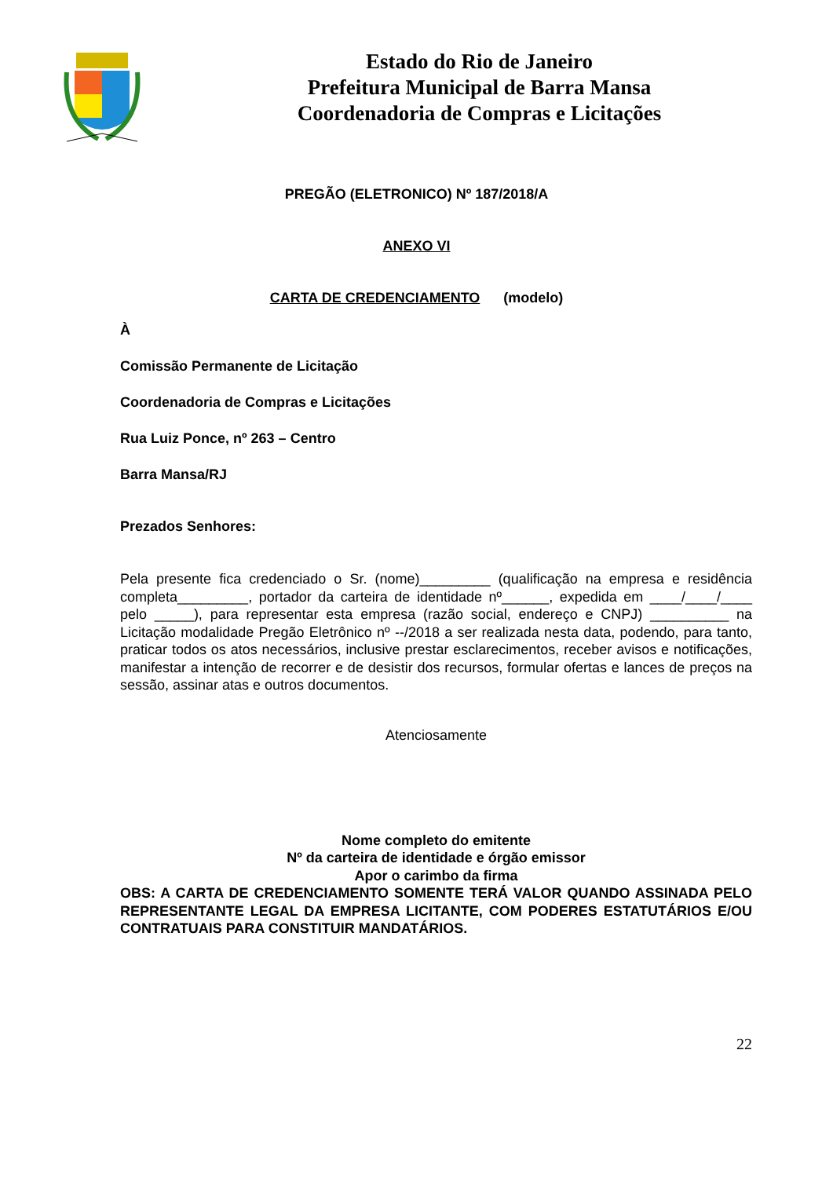Estado do Rio de Janeiro
Prefeitura Municipal de Barra Mansa
Coordenadoria de Compras e Licitações
PREGÃO (ELETRONICO) Nº 187/2018/A
ANEXO VI
CARTA DE CREDENCIAMENTO (modelo)
À
Comissão Permanente de Licitação
Coordenadoria de Compras e Licitações
Rua Luiz Ponce, nº 263 – Centro
Barra Mansa/RJ
Prezados Senhores:
Pela presente fica credenciado o Sr. (nome)_________ (qualificação na empresa e residência completa_________, portador da carteira de identidade nº______, expedida em ____/____/____ pelo _____), para representar esta empresa (razão social, endereço e CNPJ) __________ na Licitação modalidade Pregão Eletrônico nº --/2018 a ser realizada nesta data, podendo, para tanto, praticar todos os atos necessários, inclusive prestar esclarecimentos, receber avisos e notificações, manifestar a intenção de recorrer e de desistir dos recursos, formular ofertas e lances de preços na sessão, assinar atas e outros documentos.
Atenciosamente
Nome completo do emitente
Nº da carteira de identidade e órgão emissor
Apor o carimbo da firma
OBS: A CARTA DE CREDENCIAMENTO SOMENTE TERÁ VALOR QUANDO ASSINADA PELO REPRESENTANTE LEGAL DA EMPRESA LICITANTE, COM PODERES ESTATUTÁRIOS E/OU CONTRATUAIS PARA CONSTITUIR MANDATÁRIOS.
22